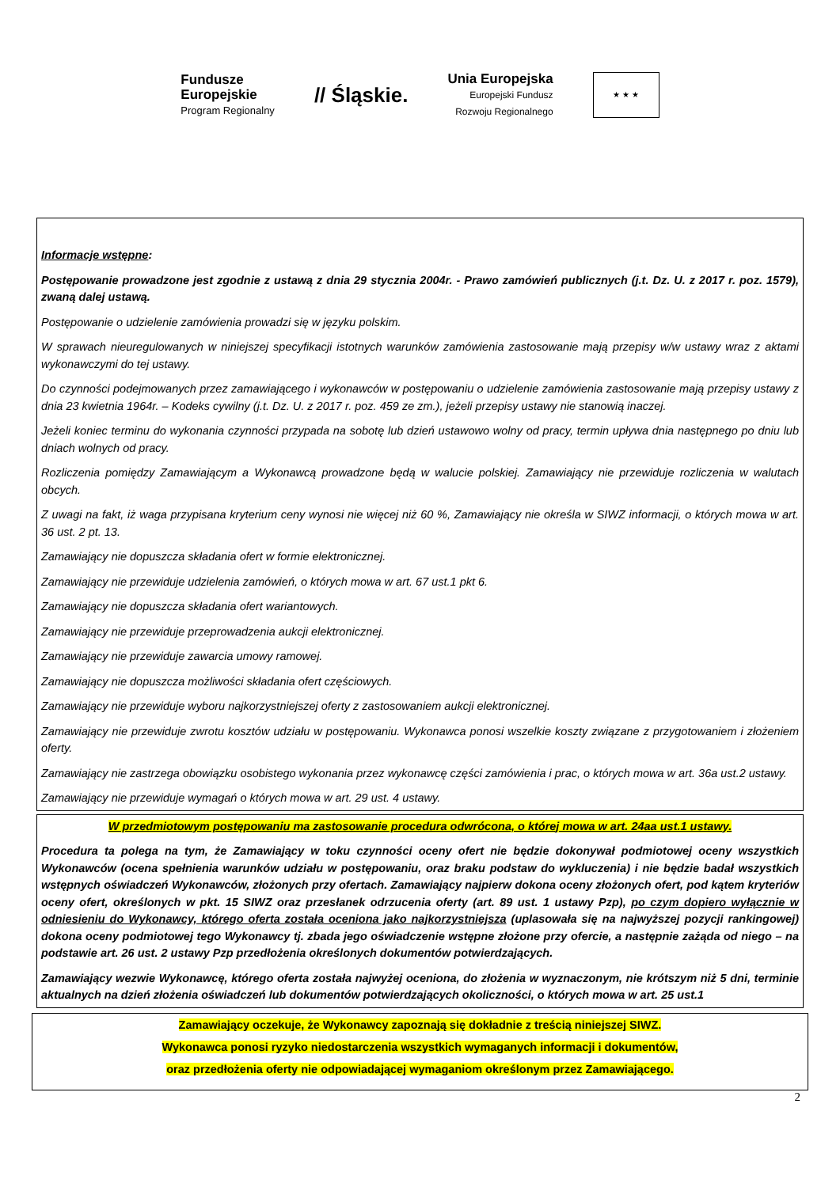Fundusze
Europejskie
Program Regionalny
// Śląskie.
Unia Europejska
Europejski Fundusz
Rozwoju Regionalnego
★ ★ ★
Informacje wstępne:
Postępowanie prowadzone jest zgodnie z ustawą z dnia 29 stycznia 2004r. - Prawo zamówień publicznych (j.t. Dz. U. z 2017 r. poz. 1579), zwaną dalej ustawą.
Postępowanie o udzielenie zamówienia prowadzi się w języku polskim.
W sprawach nieuregulowanych w niniejszej specyfikacji istotnych warunków zamówienia zastosowanie mają przepisy w/w ustawy wraz z aktami wykonawczymi do tej ustawy.
Do czynności podejmowanych przez zamawiającego i wykonawców w postępowaniu o udzielenie zamówienia zastosowanie mają przepisy ustawy z dnia 23 kwietnia 1964r. – Kodeks cywilny (j.t. Dz. U. z 2017 r. poz. 459 ze zm.), jeżeli przepisy ustawy nie stanowią inaczej.
Jeżeli koniec terminu do wykonania czynności przypada na sobotę lub dzień ustawowo wolny od pracy, termin upływa dnia następnego po dniu lub dniach wolnych od pracy.
Rozliczenia pomiędzy Zamawiającym a Wykonawcą prowadzone będą w walucie polskiej. Zamawiający nie przewiduje rozliczenia w walutach obcych.
Z uwagi na fakt, iż waga przypisana kryterium ceny wynosi nie więcej niż 60 %, Zamawiający nie określa w SIWZ informacji, o których mowa w art. 36 ust. 2 pt. 13.
Zamawiający nie dopuszcza składania ofert w formie elektronicznej.
Zamawiający nie przewiduje udzielenia zamówień, o których mowa w art. 67 ust.1 pkt 6.
Zamawiający nie dopuszcza składania ofert wariantowych.
Zamawiający nie przewiduje przeprowadzenia aukcji elektronicznej.
Zamawiający nie przewiduje zawarcia umowy ramowej.
Zamawiający nie dopuszcza możliwości składania ofert częściowych.
Zamawiający nie przewiduje wyboru najkorzystniejszej oferty z zastosowaniem aukcji elektronicznej.
Zamawiający nie przewiduje zwrotu kosztów udziału w postępowaniu. Wykonawca ponosi wszelkie koszty związane z przygotowaniem i złożeniem oferty.
Zamawiający nie zastrzega obowiązku osobistego wykonania przez wykonawcę części zamówienia i prac, o których mowa w art. 36a ust.2 ustawy.
Zamawiający nie przewiduje wymagań o których mowa w art. 29 ust. 4 ustawy.
W przedmiotowym postępowaniu ma zastosowanie procedura odwrócona, o której mowa w art. 24aa ust.1 ustawy.
Procedura ta polega na tym, że Zamawiający w toku czynności oceny ofert nie będzie dokonywał podmiotowej oceny wszystkich Wykonawców (ocena spełnienia warunków udziału w postępowaniu, oraz braku podstaw do wykluczenia) i nie będzie badał wszystkich wstępnych oświadczeń Wykonawców, złożonych przy ofertach. Zamawiający najpierw dokona oceny złożonych ofert, pod kątem kryteriów oceny ofert, określonych w pkt. 15 SIWZ oraz przesłanek odrzucenia oferty (art. 89 ust. 1 ustawy Pzp), po czym dopiero wyłącznie w odniesieniu do Wykonawcy, którego oferta została oceniona jako najkorzystniejsza (uplasowała się na najwyższej pozycji rankingowej) dokona oceny podmiotowej tego Wykonawcy tj. zbada jego oświadczenie wstępne złożone przy ofercie, a następnie zażąda od niego – na podstawie art. 26 ust. 2 ustawy Pzp przedłożenia określonych dokumentów potwierdzających.
Zamawiający wezwie Wykonawcę, którego oferta została najwyżej oceniona, do złożenia w wyznaczonym, nie krótszym niż 5 dni, terminie aktualnych na dzień złożenia oświadczeń lub dokumentów potwierdzających okoliczności, o których mowa w art. 25 ust.1
Zamawiający oczekuje, że Wykonawcy zapoznają się dokładnie z treścią niniejszej SIWZ.
Wykonawca ponosi ryzyko niedostarczenia wszystkich wymaganych informacji i dokumentów,
oraz przedłożenia oferty nie odpowiadającej wymaganiom określonym przez Zamawiającego.
2